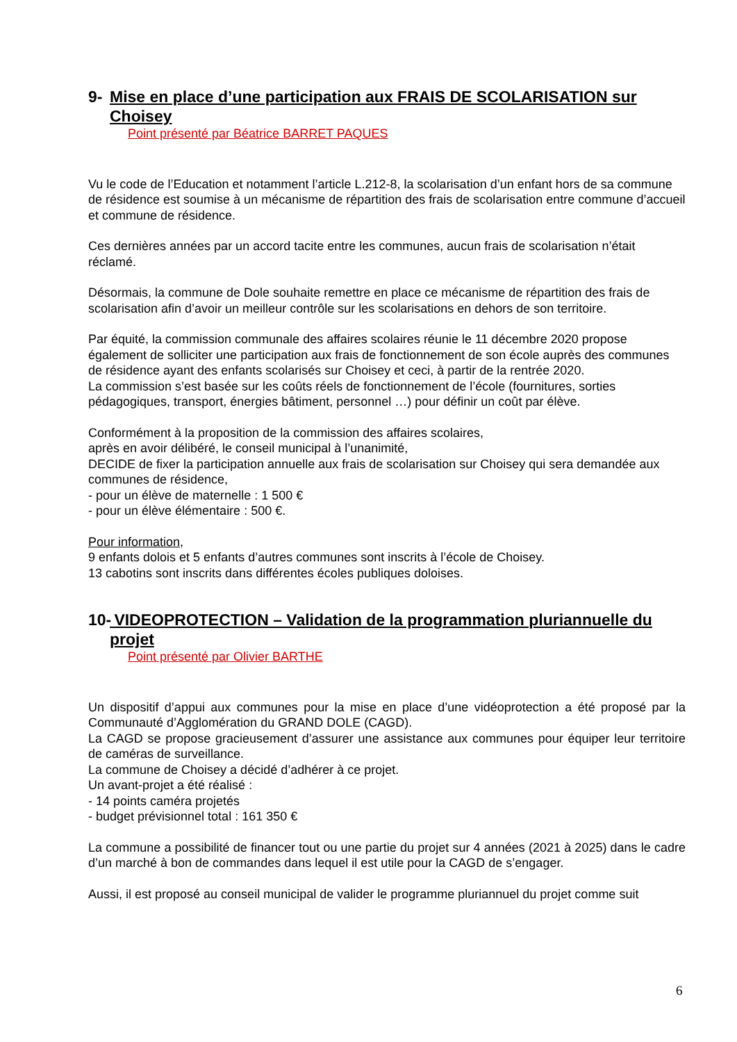9- Mise en place d’une participation aux FRAIS DE SCOLARISATION sur Choisey
Point présenté par Béatrice BARRET PAQUES
Vu le code de l’Education et notamment l’article L.212-8, la scolarisation d’un enfant hors de sa commune de résidence est soumise à un mécanisme de répartition des frais de scolarisation entre commune d’accueil et commune de résidence.
Ces dernières années par un accord tacite entre les communes, aucun frais de scolarisation n’était réclamé.
Désormais, la commune de Dole souhaite remettre en place ce mécanisme de répartition des frais de scolarisation afin d’avoir un meilleur contrôle sur les scolarisations en dehors de son territoire.
Par équité, la commission communale des affaires scolaires réunie le 11 décembre 2020 propose également de solliciter une participation aux frais de fonctionnement de son école auprès des communes de résidence ayant des enfants scolarisés sur Choisey et ceci, à partir de la rentrée 2020.
La commission s’est basée sur les coûts réels de fonctionnement de l’école (fournitures, sorties pédagogiques, transport, énergies bâtiment, personnel …) pour définir un coût par élève.
Conformément à la proposition de la commission des affaires scolaires,
après en avoir délibéré, le conseil municipal à l’unanimité,
DECIDE de fixer la participation annuelle aux frais de scolarisation sur Choisey qui sera demandée aux communes de résidence,
- pour un élève de maternelle : 1 500 €
- pour un élève élémentaire : 500 €.
Pour information,
9 enfants dolois et 5 enfants d’autres communes sont inscrits à l’école de Choisey.
13 cabotins sont inscrits dans différentes écoles publiques doloises.
10- VIDEOPROTECTION – Validation de la programmation pluriannuelle du projet
Point présenté par Olivier BARTHE
Un dispositif d’appui aux communes pour la mise en place d’une vidéoprotection a été proposé par la Communauté d’Agglomération du GRAND DOLE (CAGD).
La CAGD se propose gracieusement d’assurer une assistance aux communes pour équiper leur territoire de caméras de surveillance.
La commune de Choisey a décidé d’adhérer à ce projet.
Un avant-projet a été réalisé :
- 14 points caméra projetés
- budget prévisionnel total : 161 350 €
La commune a possibilité de financer tout ou une partie du projet sur 4 années (2021 à 2025) dans le cadre d’un marché à bon de commandes dans lequel il est utile pour la CAGD de s’engager.
Aussi, il est proposé au conseil municipal de valider le programme pluriannuel du projet comme suit
6